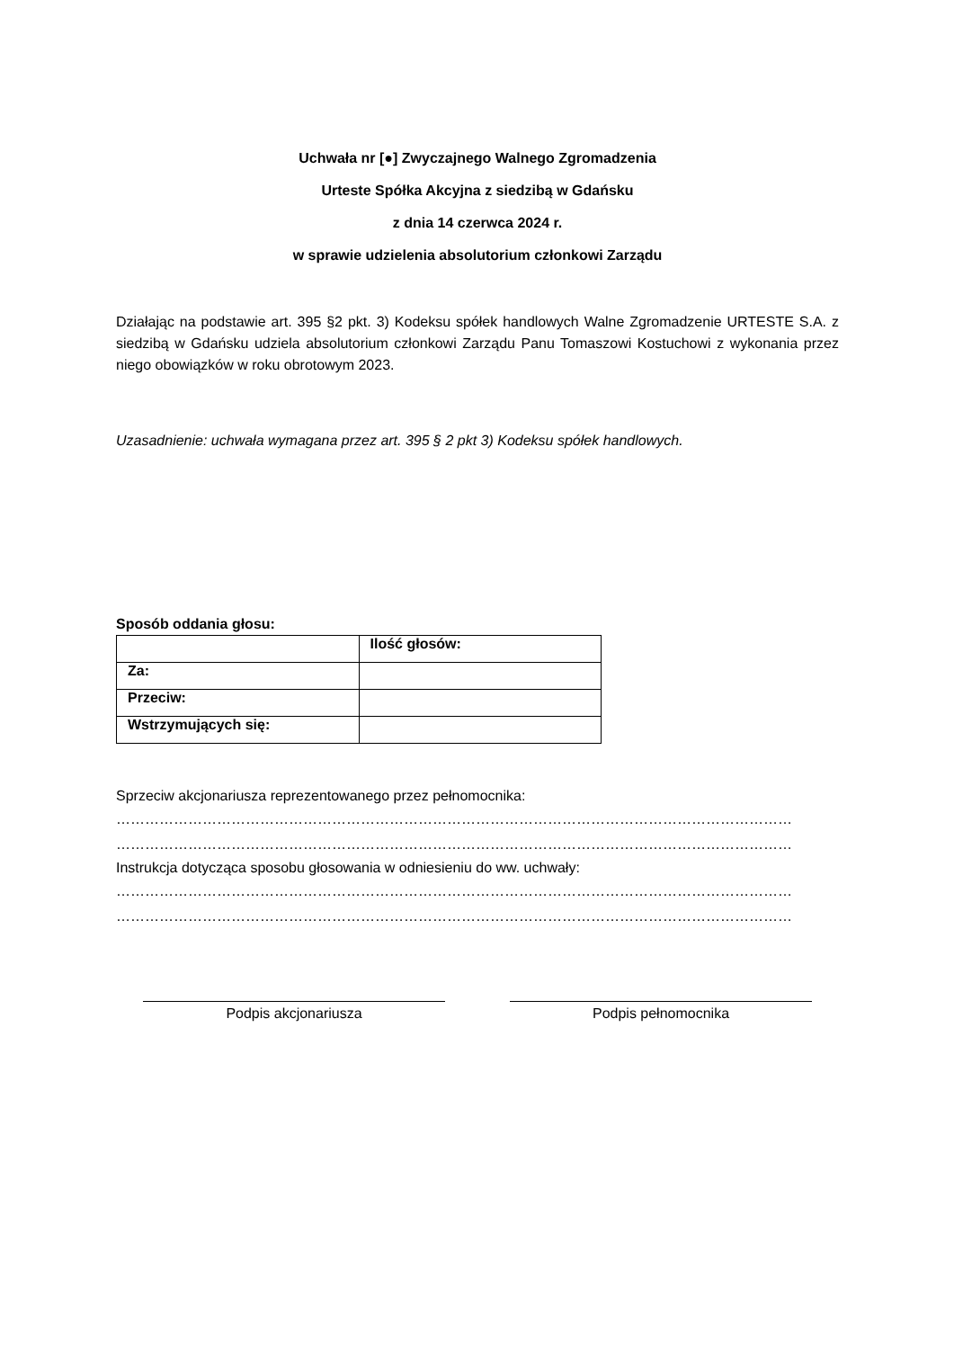Uchwała nr [●] Zwyczajnego Walnego Zgromadzenia
Urteste Spółka Akcyjna z siedzibą w Gdańsku
z dnia 14 czerwca 2024 r.
w sprawie udzielenia absolutorium członkowi Zarządu
Działając na podstawie art. 395 §2 pkt. 3) Kodeksu spółek handlowych Walne Zgromadzenie URTESTE S.A. z siedzibą w Gdańsku udziela absolutorium członkowi Zarządu Panu Tomaszowi Kostuchowi z wykonania przez niego obowiązków w roku obrotowym 2023.
Uzasadnienie: uchwała wymagana przez art. 395 § 2 pkt 3) Kodeksu spółek handlowych.
Sposób oddania głosu:
| | Ilość głosów: |
| Za: | |
| Przeciw: | |
| Wstrzymujących się: | |
Sprzeciw akcjonariusza reprezentowanego przez pełnomocnika:
……………………………………………………………………………………………………………………………
……………………………………………………………………………………………………………………………
Instrukcja dotycząca sposobu głosowania w odniesieniu do ww. uchwały:
……………………………………………………………………………………………………………………………
……………………………………………………………………………………………………………………………
Podpis akcjonariusza Podpis pełnomocnika